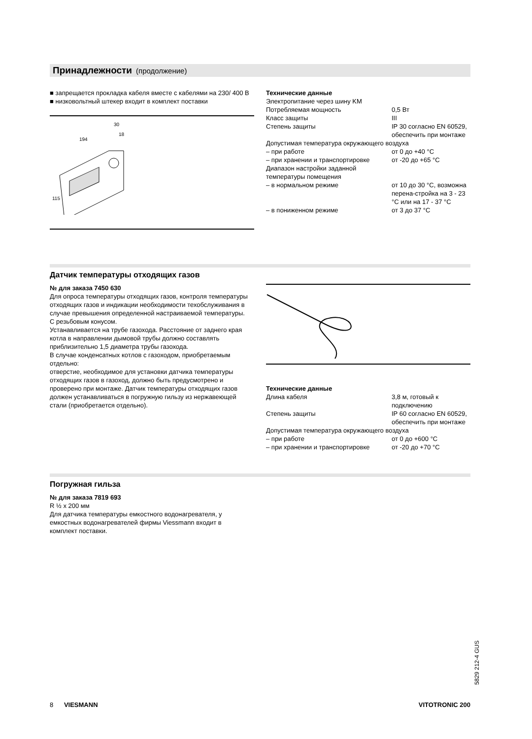Принадлежности (продолжение)
■ запрещается прокладка кабеля вместе с кабелями на 230/ 400 В
■ низковольтный штекер входит в комплект поставки
194
30
18
115
| Технические данные | |
| Электропитание через шину KM | |
| Потребляемая мощность | 0,5 Вт |
| Класс защиты | III |
| Степень защиты | IP 30 согласно EN 60529, обеспечить при монтаже |
| Допустимая температура окружающего воздуха | |
| – при работе | от 0 до +40 °C |
| – при хранении и транспортировке | от -20 до +65 °C |
| Диапазон настройки заданной температуры помещения | |
| – в нормальном режиме | от 10 до 30 °C, возможна перена-стройка на 3 - 23 °C или на 17 - 37 °C |
| – в пониженном режиме | от 3 до 37 °C |
Датчик температуры отходящих газов
№ для заказа 7450 630
Для опроса температуры отходящих газов, контроля температуры отходящих газов и индикации необходимости техобслуживания в случае превышения определенной настраиваемой температуры.
С резьбовым конусом.
Устанавливается на трубе газохода. Расстояние от заднего края котла в направлении дымовой трубы должно составлять приблизительно 1,5 диаметра трубы газохода.
В случае конденсатных котлов с газоходом, приобретаемым отдельно:
отверстие, необходимое для установки датчика температуры отходящих газов в газоход, должно быть предусмотрено и проверено при монтаже. Датчик температуры отходящих газов должен устанавливаться в погружную гильзу из нержавеющей стали (приобретается отдельно).
| Технические данные | |
| Длина кабеля | 3,8 м, готовый к подключению |
| Степень защиты | IP 60 согласно EN 60529, обеспечить при монтаже |
| Допустимая температура окружающего воздуха | |
| – при работе | от 0 до +600 °C |
| – при хранении и транспортировке | от -20 до +70 °C |
Погружная гильза
№ для заказа 7819 693
R ½ x 200 мм
Для датчика температуры емкостного водонагревателя, у емкостных водонагревателей фирмы Viessmann входит в комплект поставки.
5829 212-4 GUS
8 VIESMANN VITOTRONIC 200